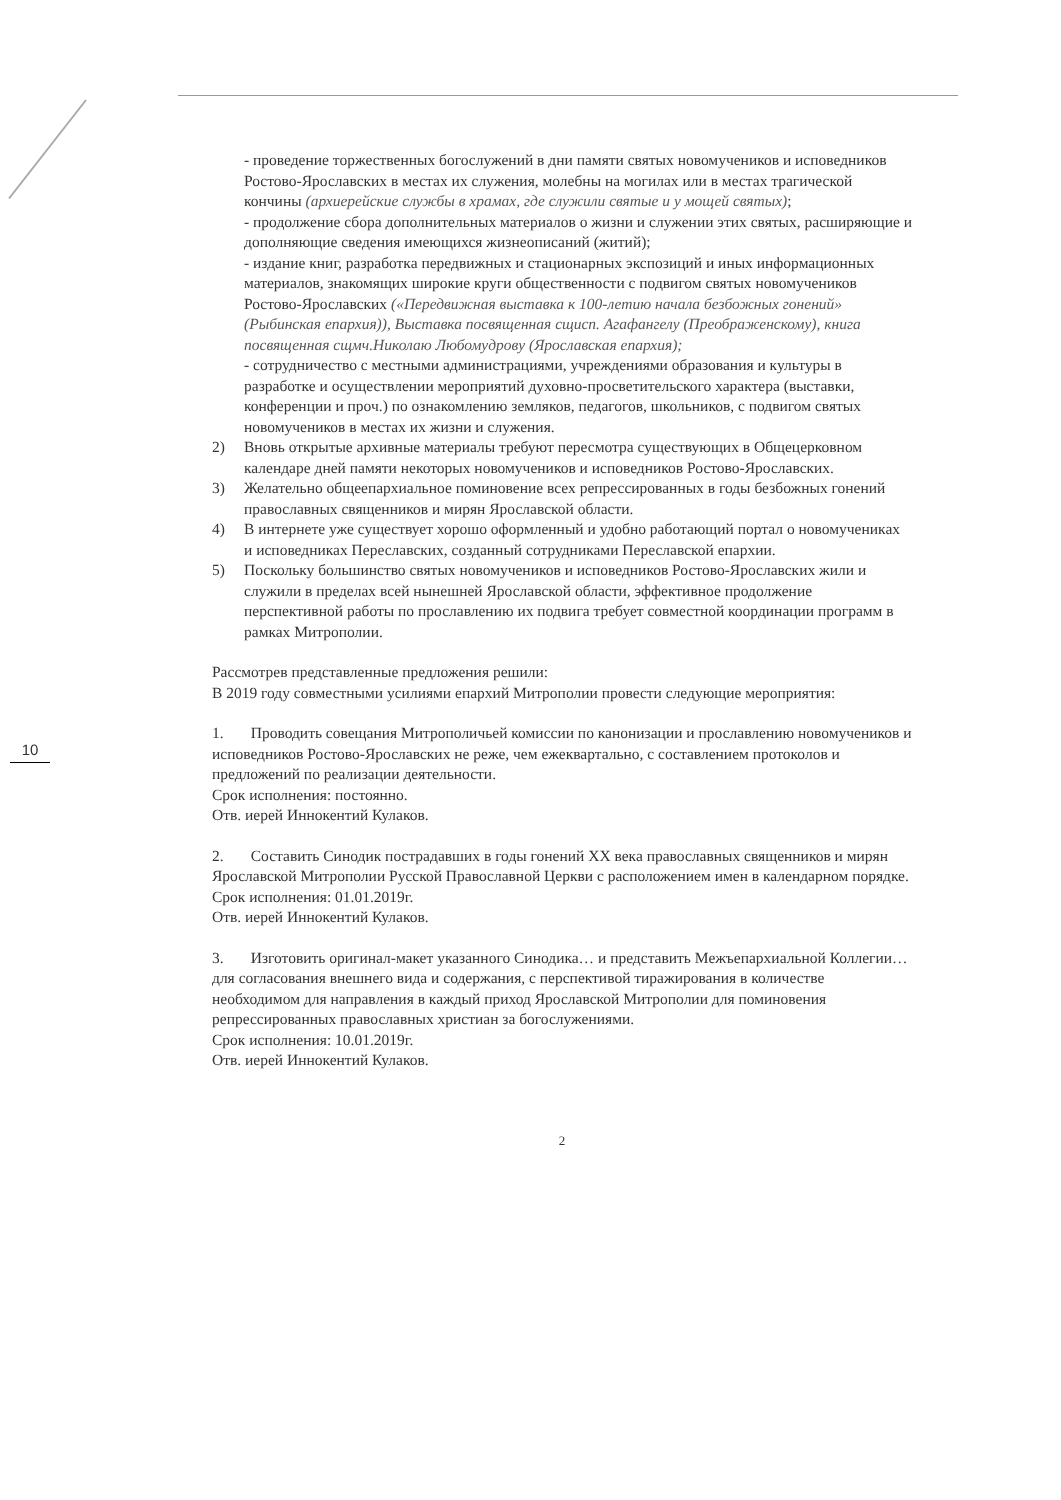10
- проведение торжественных богослужений в дни памяти святых новомучеников и исповедников Ростово-Ярославских в местах их служения, молебны на могилах или в местах трагической кончины (архиерейские службы в храмах, где служили святые и у мощей святых);
- продолжение сбора дополнительных материалов о жизни и служении этих святых, расширяющие и дополняющие сведения имеющихся жизнеописаний (житий);
- издание книг, разработка передвижных и стационарных экспозиций и иных информационных материалов, знакомящих широкие круги общественности с подвигом святых новомучеников Ростово-Ярославских («Передвижная выставка к 100-летию начала безбожных гонений» (Рыбинская епархия)), Выставка посвященная сщисп. Агафангелу (Преображенскому), книга посвященная сщмч.Николаю Любомудрову (Ярославская епархия);
- сотрудничество с местными администрациями, учреждениями образования и культуры в разработке и осуществлении мероприятий духовно-просветительского характера (выставки, конференции и проч.) по ознакомлению земляков, педагогов, школьников, с подвигом святых новомучеников в местах их жизни и служения.
2) Вновь открытые архивные материалы требуют пересмотра существующих в Общецерковном календаре дней памяти некоторых новомучеников и исповедников Ростово-Ярославских.
3) Желательно общеепархиальное поминовение всех репрессированных в годы безбожных гонений православных священников и мирян Ярославской области.
4) В интернете уже существует хорошо оформленный и удобно работающий портал о новомучениках и исповедниках Переславских, созданный сотрудниками Переславской епархии.
5) Поскольку большинство святых новомучеников и исповедников Ростово-Ярославских жили и служили в пределах всей нынешней Ярославской области, эффективное продолжение перспективной работы по прославлению их подвига требует совместной координации программ в рамках Митрополии.
Рассмотрев представленные предложения решили:
В 2019 году совместными усилиями епархий Митрополии провести следующие мероприятия:
1. Проводить совещания Митрополичьей комиссии по канонизации и прославлению новомучеников и исповедников Ростово-Ярославских не реже, чем ежеквартально, с составлением протоколов и предложений по реализации деятельности.
Срок исполнения: постоянно.
Отв. иерей Иннокентий Кулаков.
2. Составить Синодик пострадавших в годы гонений XX века православных священников и мирян Ярославской Митрополии Русской Православной Церкви с расположением имен в календарном порядке.
Срок исполнения: 01.01.2019г.
Отв. иерей Иннокентий Кулаков.
3. Изготовить оригинал-макет указанного Синодика… и представить Межъепархиальной Коллегии… для согласования внешнего вида и содержания, с перспективой тиражирования в количестве необходимом для направления в каждый приход Ярославской Митрополии для поминовения репрессированных православных христиан за богослужениями.
Срок исполнения: 10.01.2019г.
Отв. иерей Иннокентий Кулаков.
2